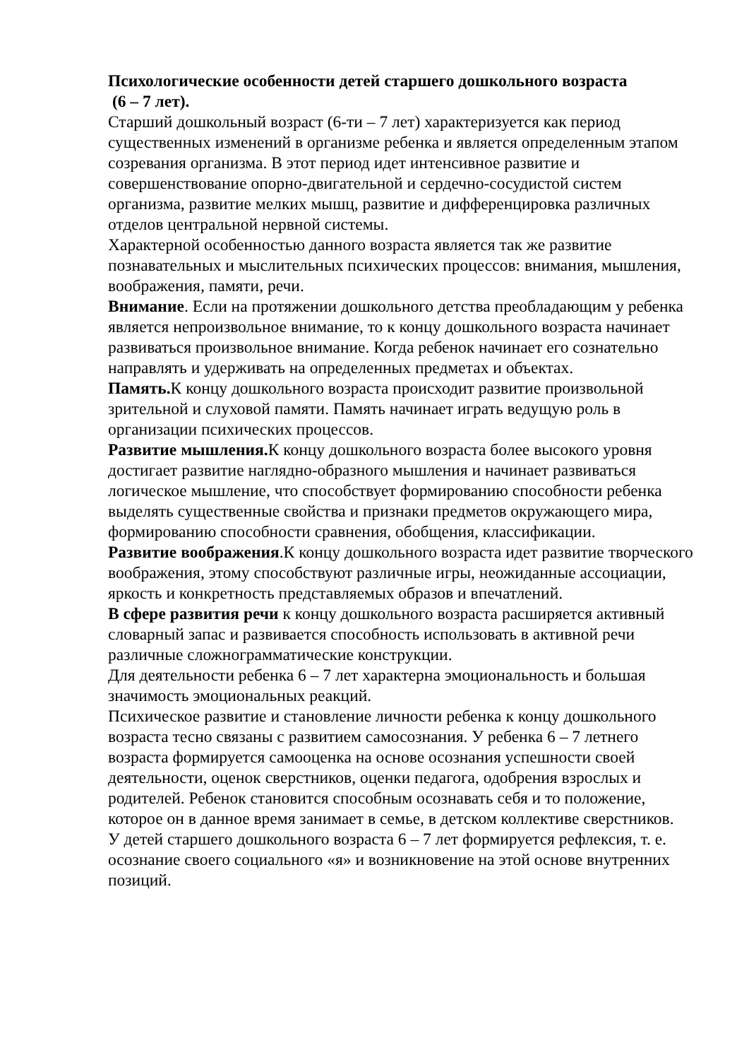Психологические особенности детей старшего дошкольного возраста
(6 – 7 лет).
Старший дошкольный возраст (6-ти – 7 лет) характеризуется как период существенных изменений в организме ребенка и является определенным этапом созревания организма. В этот период идет интенсивное развитие и совершенствование опорно-двигательной и сердечно-сосудистой систем организма, развитие мелких мышц, развитие и дифференцировка различных отделов центральной нервной системы.
Характерной особенностью данного возраста является так же развитие познавательных и мыслительных психических процессов: внимания, мышления, воображения, памяти, речи.
Внимание. Если на протяжении дошкольного детства преобладающим у ребенка является непроизвольное внимание, то к концу дошкольного возраста начинает развиваться произвольное внимание. Когда ребенок начинает его сознательно направлять и удерживать на определенных предметах и объектах.
Память. К концу дошкольного возраста происходит развитие произвольной зрительной и слуховой памяти. Память начинает играть ведущую роль в организации психических процессов.
Развитие мышления. К концу дошкольного возраста более высокого уровня достигает развитие наглядно-образного мышления и начинает развиваться логическое мышление, что способствует формированию способности ребенка выделять существенные свойства и признаки предметов окружающего мира, формированию способности сравнения, обобщения, классификации.
Развитие воображения.К концу дошкольного возраста идет развитие творческого воображения, этому способствуют различные игры, неожиданные ассоциации, яркость и конкретность представляемых образов и впечатлений.
В сфере развития речи к концу дошкольного возраста расширяется активный словарный запас и развивается способность использовать в активной речи различные сложнограмматические конструкции.
Для деятельности ребенка 6 – 7 лет характерна эмоциональность и большая значимость эмоциональных реакций.
Психическое развитие и становление личности ребенка к концу дошкольного возраста тесно связаны с развитием самосознания. У ребенка 6 – 7 летнего возраста формируется самооценка на основе осознания успешности своей деятельности, оценок сверстников, оценки педагога, одобрения взрослых и родителей. Ребенок становится способным осознавать себя и то положение, которое он в данное время занимает в семье, в детском коллективе сверстников.
У детей старшего дошкольного возраста 6 – 7 лет формируется рефлексия, т. е. осознание своего социального «я» и возникновение на этой основе внутренних позиций.